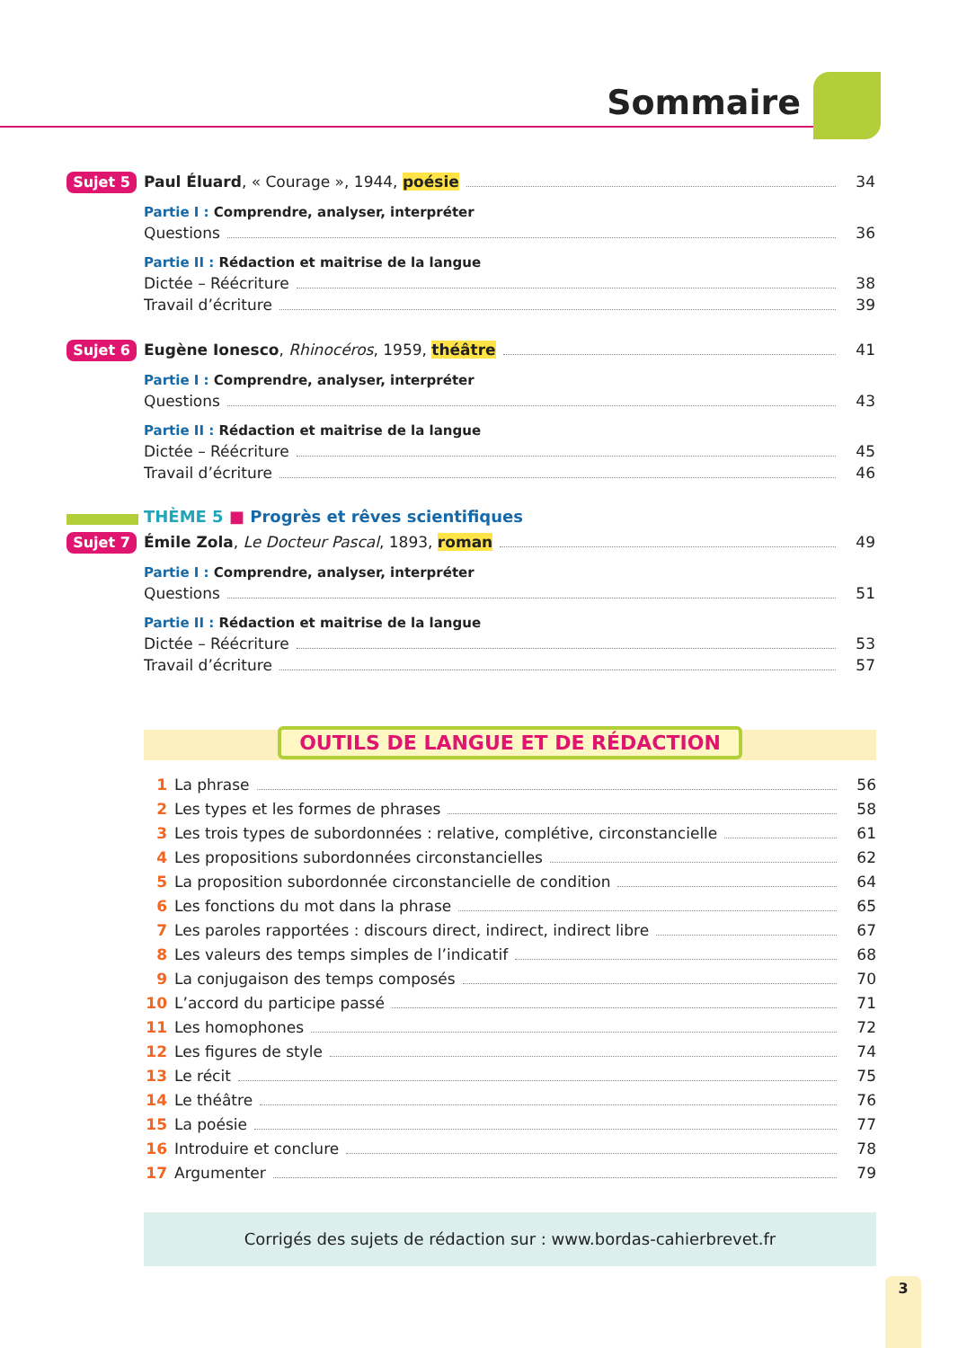Sommaire
Sujet 5 Paul Éluard, « Courage », 1944, poésie 34
Partie I : Comprendre, analyser, interpréter
Questions 36
Partie II : Rédaction et maitrise de la langue
Dictée – Réécriture 38
Travail d’écriture 39
Sujet 6 Eugène Ionesco, Rhinocéros, 1959, théâtre 41
Partie I : Comprendre, analyser, interpréter
Questions 43
Partie II : Rédaction et maitrise de la langue
Dictée – Réécriture 45
Travail d’écriture 46
THÈME 5 ■ Progrès et rêves scientifiques
Sujet 7 Émile Zola, Le Docteur Pascal, 1893, roman 49
Partie I : Comprendre, analyser, interpréter
Questions 51
Partie II : Rédaction et maitrise de la langue
Dictée – Réécriture 53
Travail d’écriture 57
OUTILS DE LANGUE ET DE RÉDACTION
1 La phrase 56
2 Les types et les formes de phrases 58
3 Les trois types de subordonnées : relative, complétive, circonstancielle 61
4 Les propositions subordonnées circonstancielles 62
5 La proposition subordonnée circonstancielle de condition 64
6 Les fonctions du mot dans la phrase 65
7 Les paroles rapportées : discours direct, indirect, indirect libre 67
8 Les valeurs des temps simples de l’indicatif 68
9 La conjugaison des temps composés 70
10 L’accord du participe passé 71
11 Les homophones 72
12 Les figures de style 74
13 Le récit 75
14 Le théâtre 76
15 La poésie 77
16 Introduire et conclure 78
17 Argumenter 79
Corrigés des sujets de rédaction sur : www.bordas-cahierbrevet.fr
3